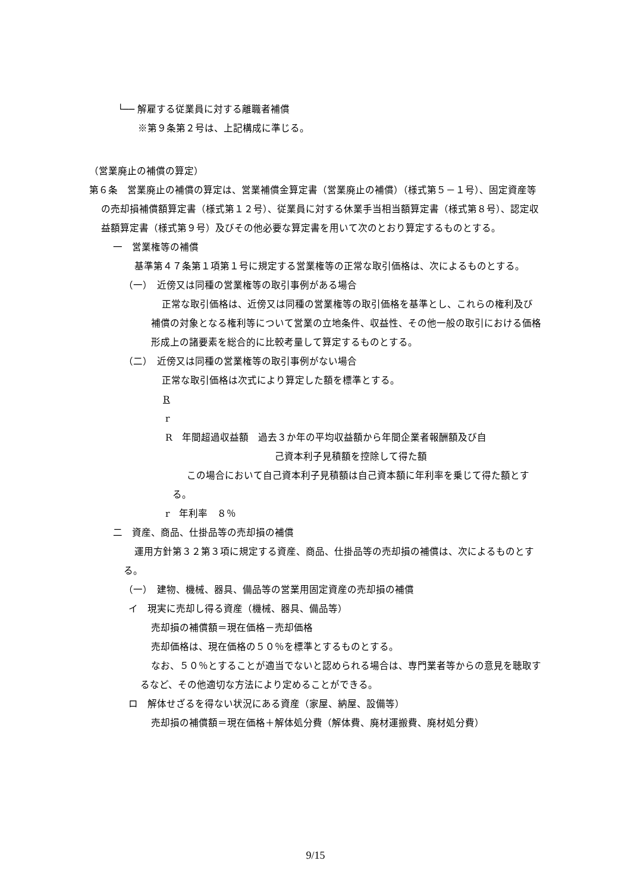└── 解雇する従業員に対する離職者補償
※第９条第２号は、上記構成に準じる。
（営業廃止の補償の算定）
第６条　営業廃止の補償の算定は、営業補償金算定書（営業廃止の補償）（様式第５－１号）、固定資産等の売却損補償額算定書（様式第１２号）、従業員に対する休業手当相当額算定書（様式第８号）、認定収益額算定書（様式第９号）及びその他必要な算定書を用いて次のとおり算定するものとする。
一　営業権等の補償
基準第４７条第１項第１号に規定する営業権等の正常な取引価格は、次によるものとする。
（一）　近傍又は同種の営業権等の取引事例がある場合
正常な取引価格は、近傍又は同種の営業権等の取引価格を基準とし、これらの権利及び補償の対象となる権利等について営業の立地条件、収益性、その他一般の取引における価格形成上の諸要素を総合的に比較考量して算定するものとする。
（二）　近傍又は同種の営業権等の取引事例がない場合
正常な取引価格は次式により算定した額を標準とする。
R
r
R　年間超過収益額　過去３か年の平均収益額から年間企業者報酬額及び自
己資本利子見積額を控除して得た額
この場合において自己資本利子見積額は自己資本額に年利率を乗じて得た額とする。
r　年利率　８％
二　資産、商品、仕掛品等の売却損の補償
運用方針第３２第３項に規定する資産、商品、仕掛品等の売却損の補償は、次によるものとする。
（一）　建物、機械、器具、備品等の営業用固定資産の売却損の補償
イ　現実に売却し得る資産（機械、器具、備品等）
売却損の補償額＝現在価格－売却価格
売却価格は、現在価格の５０％を標準とするものとする。
なお、５０％とすることが適当でないと認められる場合は、専門業者等からの意見を聴取するなど、その他適切な方法により定めることができる。
ロ　解体せざるを得ない状況にある資産（家屋、納屋、設備等）
売却損の補償額＝現在価格＋解体処分費（解体費、廃材運搬費、廃材処分費）
9/15